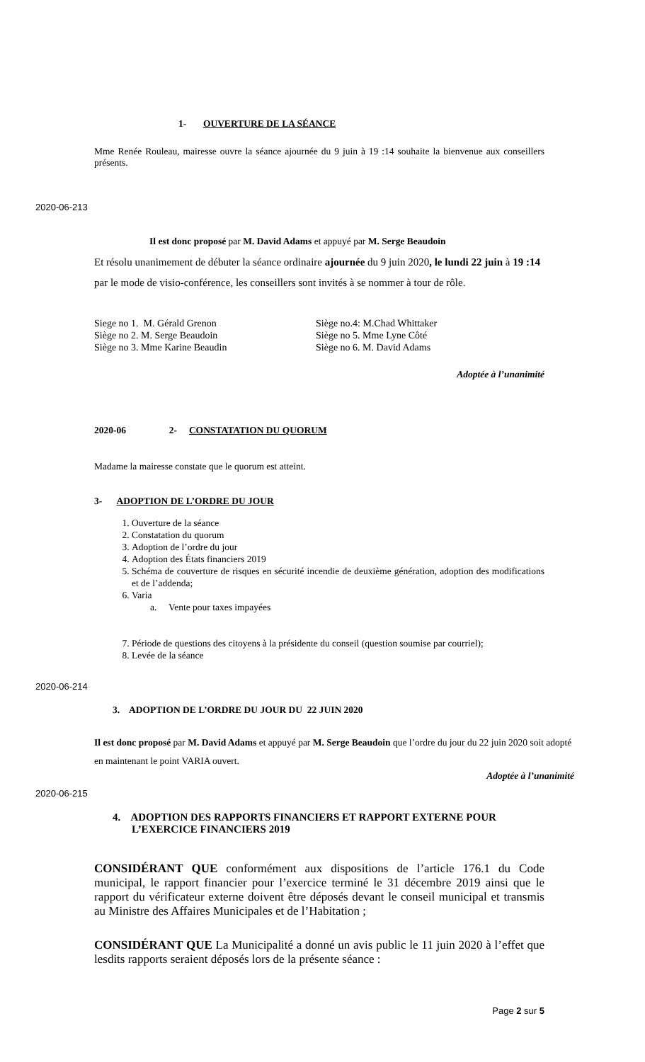1- OUVERTURE DE LA SÉANCE
Mme Renée Rouleau, mairesse ouvre la séance ajournée du 9 juin à 19 :14 souhaite la bienvenue aux conseillers présents.
2020-06-213
Il est donc proposé par M. David Adams et appuyé par M. Serge Beaudoin
Et résolu unanimement de débuter la séance ordinaire ajournée du 9 juin 2020, le lundi 22 juin à 19 :14
par le mode de visio-conférence, les conseillers sont invités à se nommer à tour de rôle.
Siege no 1. M. Gérald Grenon
Siège no 2. M. Serge Beaudoin
Siège no 3. Mme Karine Beaudin
Siège no.4: M.Chad Whittaker
Siège no 5. Mme Lyne Côté
Siège no 6. M. David Adams
Adoptée à l’unanimité
2020-06 2- CONSTATATION DU QUORUM
Madame la mairesse constate que le quorum est atteint.
3- ADOPTION DE L’ORDRE DU JOUR
1. Ouverture de la séance
2. Constatation du quorum
3. Adoption de l’ordre du jour
4. Adoption des États financiers 2019
5. Schéma de couverture de risques en sécurité incendie de deuxième génération, adoption des modifications et de l’addenda;
6. Varia
a. Vente pour taxes impayées
7. Période de questions des citoyens à la présidente du conseil (question soumise par courriel);
8. Levée de la séance
2020-06-214
3. ADOPTION DE L’ORDRE DU JOUR DU 22 JUIN 2020
Il est donc proposé par M. David Adams et appuyé par M. Serge Beaudoin que l’ordre du jour du 22 juin 2020 soit adopté en maintenant le point VARIA ouvert.
Adoptée à l’unanimité
2020-06-215
4. ADOPTION DES RAPPORTS FINANCIERS ET RAPPORT EXTERNE POUR L’EXERCICE FINANCIERS 2019
CONSIDÉRANT QUE conformément aux dispositions de l’article 176.1 du Code municipal, le rapport financier pour l’exercice terminé le 31 décembre 2019 ainsi que le rapport du vérificateur externe doivent être déposés devant le conseil municipal et transmis au Ministre des Affaires Municipales et de l’Habitation ;
CONSIDÉRANT QUE La Municipalité a donné un avis public le 11 juin 2020 à l’effet que lesdits rapports seraient déposés lors de la présente séance :
Page 2 sur 5